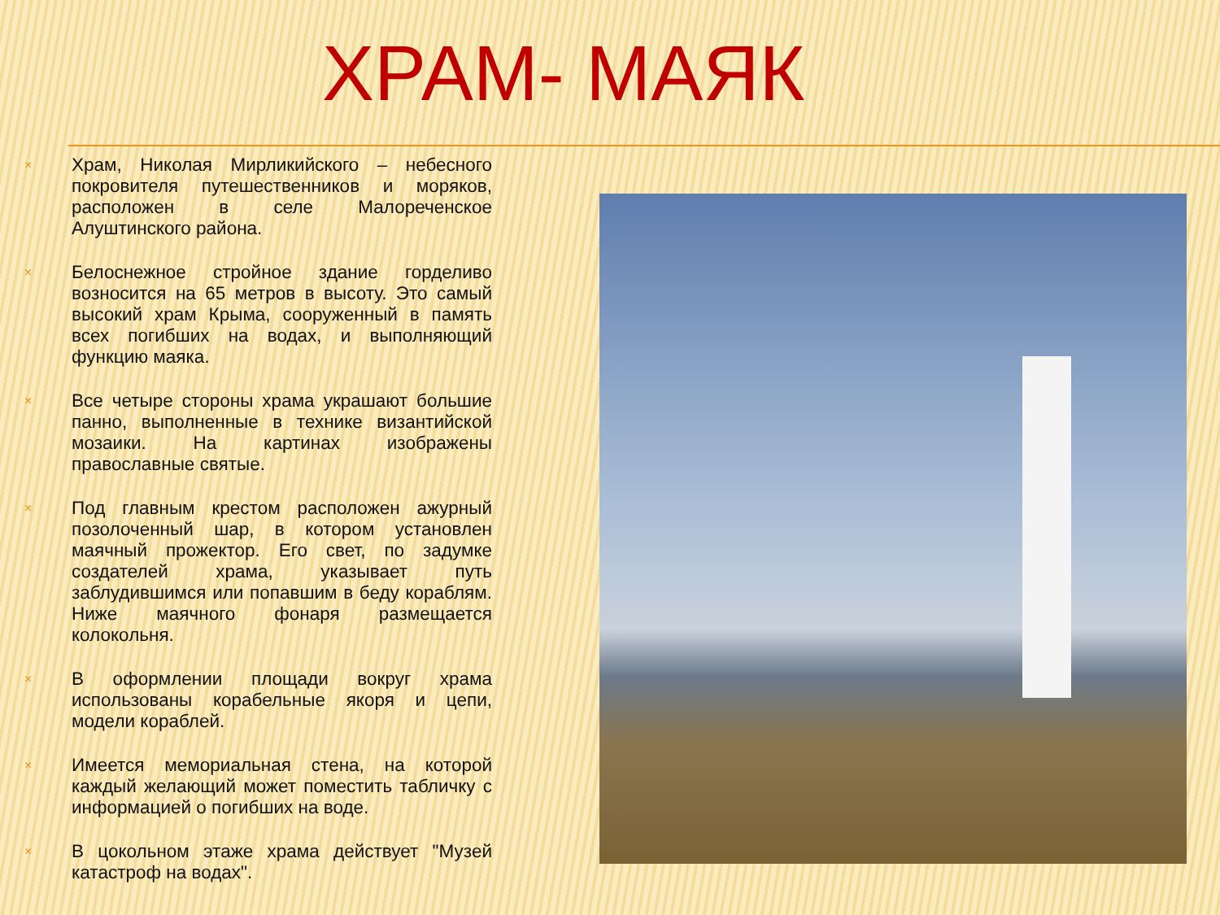ХРАМ- МАЯК
× Храм, Николая Мирликийского – небесного покровителя путешественников и моряков, расположен в селе Малореченское Алуштинского района.
× Белоснежное стройное здание горделиво возносится на 65 метров в высоту. Это самый высокий храм Крыма, сооруженный в память всех погибших на водах, и выполняющий функцию маяка.
× Все четыре стороны храма украшают большие панно, выполненные в технике византийской мозаики. На картинах изображены православные святые.
× Под главным крестом расположен ажурный позолоченный шар, в котором установлен маячный прожектор. Его свет, по задумке создателей храма, указывает путь заблудившимся или попавшим в беду кораблям. Ниже маячного фонаря размещается колокольня.
× В оформлении площади вокруг храма использованы корабельные якоря и цепи, модели кораблей.
× Имеется мемориальная стена, на которой каждый желающий может поместить табличку с информацией о погибших на воде.
× В цокольном этаже храма действует "Музей катастроф на водах".